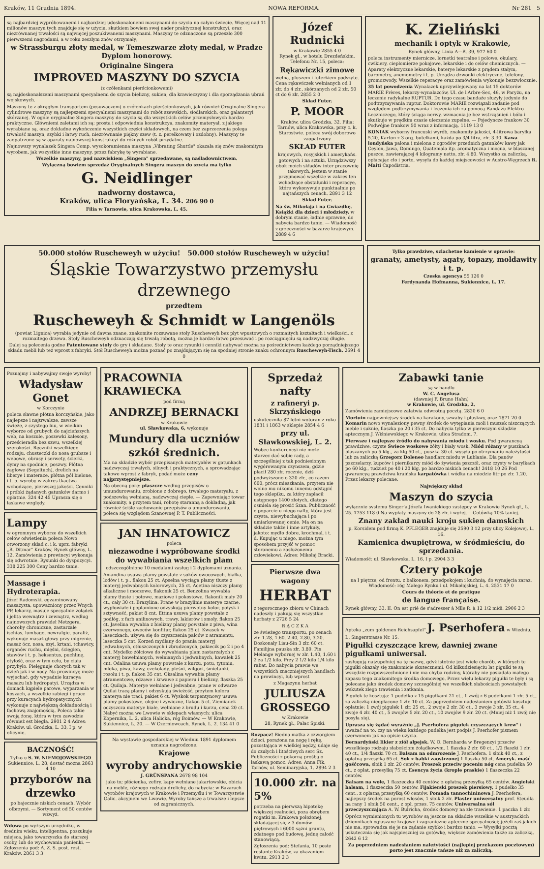Kraków, 11 Grudnia 1894. NOWA REFORMA. Nr 281 5
są najbardziej wypróbowanemi i najbardziej udoskonalonemi maszynami do szycia na całym świecie. Więcej nad 11 milionów maszyn tych znajduje się w użyciu, skutkiem bowiem swej nader praktycznej konstrukcyi, oraz niezrównanej trwałości są najwięcej poszukiwanemi maszynami. Maszyny te odznaczone są przeszło 300 pierwszemi nagrodami, a w roku zeszłym znów otrzymały;
w Strassburgu złoty medal, w Temeszwarze złoty medal, w Pradze Dyplom honorowy.
Originalne Singera
IMPROVED MASZYNY DO SZYCIA
(z czółenkami pierścionkowemi)
są najdoskonalszemi maszynami specyalnemi do szycia bielizny, sukien, dla krawieczyzny i dla sporządzania ubrań wojskowych.
Maszyny te z okrągłym transportem (posuwaczem) o czółenkach pierścionkowych, jak również Oryginalne Singera cylindrowe maszyny są najlepszemi specyalnemi maszynami do robót szewskich, siodlarskich, oraz galanteryi skórzanej. W ogóle oryginalne Singera maszyny do szycia są dla wszystkich celów przemysłowych bardzo praktyczne. Główniemi zaletami ich są: prosta i odpowiednia konstrukcya, znakomity materyał, z jakiego wyrabiane są, oraz dokładne wykończenie wszystkich części składowych, na czem bez zaprzeczenia polega trwałość maszyn, szybki i łatwy ruch, niezrównanie piękny szew (t. z. perełkowaty i ozdobny). Maszyny te zaopatrzone są w aparaty najnowszej konstrukcyi do różnych robót przydatne.
Najnowszy wynalazek Singera Comp. wysokoramienna maszyna „Vibrating Shuttle" okazała się znów znakomitym wyrobem, jak wszystkie inne maszyny, przez fabrykę tę wyrabiane.
Wszelkie maszyny, pod nazwiskiem „Singera" sprzedawane, są naśladownictwem.
Wyłączną bowiem sprzedaż Oryginalnych Singera maszyn do szycia ma tylko
G. Neidlinger
nadworny dostawca,
Kraków, ulica Floryańska, L. 34. 206 90 0
Filia w Tarnowie, ulica Krakowska, L. 45.
Józef Rudnicki
w Krakowie 2855 4 0
Rynek gł., w hotelu Drezdeńskim. Telefonu Nr. 15, poleca:
Rękawiczki zimowe
wełną, pluszem i futerkiem podszyte. Cena rękawiczek wełnianych od 1 złr. do 4 złr., skórzanych od 2 złr. 50 ct do 6 złr. 2855 2 0
Skład Futer.
P. MOOR
Kraków, ulica Grodzka, 32. Filia: Tarnów, ulica Krakowska, przy c. k. Starostwie. poleca swój doborowo zaopatrzony
SKŁAD FUTER
krajowych, rosyjskich i amerykańs. gotowych i na sztuki. Urządziwszy obok moich składów inter pracownię takowych, jestem w stanie przyjmować wszelkie w zakres ten wchodzące obstalunki i reperacye, które wykonywuje punktualnie po najtańszych cenach. 2891 3 12
Skład Futer.
Na św. Mikołaja i na Gwiazdkę. Książki dla dzieci i młodzieży, w dobrym stanie, ładnie oprawne, do nabycia bardzo tanio. — Wiadomość z grzeczności w bazarze krajowym. 2889 4 6
K. Zieliński
mechanik i optyk w Krakowie,
Rynek główny, Linia A—B, 39, 977 60 0
poleca instrumenty miernicze, lornetki teatralne i polowe, okulary, cwikiery, ciepłomierze pokojowe, lekarskie i do celów chemicznych. — Aparaty elektryczne lekarskie, baterye lekarskie z prądem stałym, barometry, anemometry i t. p. Urządza dzwonki elektryczne, telefony, gromozwody. Wszelkie reperacye oraz zamówienia wykonuje bezzwłocznie.
35 lat powodzenia Wynalazek uprzywilejowany na lat 15 doktorów MARIE Frères, lekarzy-wynalazców, Ul. de l'Arbre-Sec, 46, w Paryżu, na leczenie radykalne RUPTUR. Do tego czasu bandaże służyły jedynie do podtrzymywania ruptur. Doktorowie MARIE rozwiązali zadanie pod względem podtrzymywania i leczenia ich za pomocą Bandażu Elektro-Leczniczego, który ściąga nerwy, wzmacnia je bez wstrząśnień i bólu i skutkuje w prędkim czasie uleczenie zupełne. — Pojedyncze frankow 30 Podwójne frankow 50 wraz z informacją. 1119 13 0
KONIAK wyborny francuski wyrób, znakomity jakości, 4-litrowa baryłka 5.20, Karton z 3 org. butelkami, każda po 3/4 litra, złr. 3.30. Kawa londyńska palona i mielona z ogrodów przednich gatunków kawy jak Ceylon, Jawa, Domingo, Guatemala itp. aromatyczna i mocna, w blaszanej puszce, zawierającej 4 kilogramy netto, złr. 4.80. Wszystko za zaliczką, opłacając cło i porto, wysyła do każdej miejscowości w Austro-Węgrzech R. Maiti Capodistria.
50.000 stołów Ruscheweyh w użyciu! 50.000 stołów Ruscheweyh w użyciu!
Śląskie Towarzystwo przemysłu drzewnego
przedtem
Ruscheweyh & Schmidt w Langenöls
(powiat Lignica) wyrabia jedynie od dawna znane, znakomite rozsuwane stoły Ruscheweyh bez płyt wpustowych o rozmaitych kształtach i wielkości, z rozmaitego drzewa. Stoły Ruscheweyh odznaczają się trwałą robotą, można je bardzo łatwo przesuwać i po rozciągnięciu są nadzwyczaj długie.
Dalej są polecenia godne Patentowane stoły do gry i składane. Stoły te oraz rysunki i cenniki nabywać można za pośrednictwem każdego porządniejszego składu mebli lub też wprost z fabryki. Stół Ruscheweyh można poznać po znajdującym się na spodniej stronie znaku ochronnym Ruscheweyh-Tisch. 2691 4 0
Tylko prawdziwe, szlachetne kamienie w oprawie:
granaty, ametysty, agaty, topazy, moldawity i t. p.
Czeska agencya 55 126 0
Ferdynanda Hofmanna, Sukiennice, L. 17.
Poznajmy i nabywajmy swoje wyroby!
Władysław Gonet
w Korczynie
poleca sławne płótna korczyńskie, jako najlepsze i najtrwalsze, zawsze świeże, z czystego lnu, w wielkim wyborze od grubych do najcieńszych web, na koszule, poszewki kalesony, prześcieradła bez szwu, wszelkiej szerokości. Ręczniki wszelkiego rodzaju, chusteczki do nosa grubsze i webowe, obrusy i serwety, ścierki, dymy na spodnice, poszwy. Płótna żaglowe (Segeltuch), drelich na liberye i materace, płótna pół bielone, i t. p. wyroby w zakres tkactwa wchodzące, pierwszej jakości. Cenniki i próbki żądanych gatunków darmo i opłatnie. 324 42 45 Uprasza się o łaskawe względy.
Lampy
w ogromnym wyborze do wszelkich celów oświetlenia poleca Nowo otworzony skład c. i k. uprz. fabryki „R. Ditmar" Kraków, Rynek główny, L. 12. Zamówienia z prowincyi wykonuja się odwrotnie. Rysunki do dyspozycyi. 338 225 300 Ceny bardzo tanie.
Massage i Hydroterapia.
Józef Radomski, egzaminowany masażysta, upoważniony przez Wnych PP. lekarzy, masuje specyalnie żołądek i jelita wewnątrz i zewnątrz, według najnowszych prawideł Metzgera, choroby chroniczne, zastarzałe ischias, lumbago, newralgie, paraliż, wykonuje masaż głowy przy migrenie, masaż ócz, nosa, szyi, krtani, tchawicy, organów ruchu, mięśni, ścięgien, stawów i t. p. heksentus, puchlinę, otyłość, oraz w tym celu, by ciała przybyło. Pielęgnuje chorych tak w dzień jak i w nocy. Na prowincyę może wyjechać, gdy wypadnie kuracya masażu lub hydropatyi. Urządza w domach kąpiele parowe, wyparzania w koszach, a wszelkie zabiegi i prace przy kuracyach hydropatycznych wykonuje z największą dokładnością i fachową znajomością. Poleca takie swoją żonę, która w tym zawodzie również est biegła. 2901 2 4 Adres: Kraków, ul. Grodzka, L. 33, I p. w oficynie.
BACZNOŚĆ!
Tylko u S. W. NIEMOJOWSKIEGO Sukiennice, L. 28, dostać można 2863 4 10
przyborów na drzewko
po bajecznie niskich cenach. Wybór olbrzymi. — Sortyment od 50 centów wzwyż.
Wdowa po wyższym urzędniku, w średnim wieku, inteligentna, poszukuje miejsca, jako towarzyszka do starszej osoby, lub do wychowania panienki. — Zgłoszenia pod: A. Z. S. post. rest. Kraków. 2861 3 3
PRACOWNIA KRAWIECKA
pod firmą
ANDRZEJ BERNACKI
w Krakowie
ul. Sławkowska, 6, wykonuje
Mundury dla uczniów szkół średnich.
Ma na składzie wybór przepisanych materyałów w gatunkach nadzwyczaj trwałych, silnych i praktycznych, a sprowadzając takowe wprost z fabryk, podać może ceny najprzystępniejsze.
Na obecną porę: płaszcze według przepisów o umundurowaniu, zrobione z dobrego, trwałego materyału, z podszewką wełnianą, nadzwyczaj ciepłe. — Zapewniając towar znakomity, a przytem tani, robotę staranną a dokładną, jak również ściśle zachowanie przepisów o umundurowaniu, poleca się względom Szanownej P. T. Publiczności.
JAN IHNATOWICZ
poleca
niezawodne i wypróbowane środki do wywabiania wszelkich plam
odszczególnione 10 medalami zasług i 2 dyplomami uznania.
Amandina usuwa plamy powstałe z soków owocowych, białka, lodów i t. p., flakon 25 ct. Apselna wyciąga plamy tłuste z materyj jedwabnych kolorowych, 25 ct. Acetina niszczy plamy alkaliczne i moczowe, flakonik 25 ct. Benzolina wywabia plamy tłuste i potowe, maziowe i pokostowe, flakonik mały 20 ct., cały 30 ct. Brazylina. Prane w brazylinie materye czarne, wypłowiałe i poplamione odzyskują pierwotny kolor, połysk i sztywność, pakiet 8 cnt. Ettina usuwa plamy powstałe z podłóg, z farb anilinowych, trawy, lakierów i smoły, flakon 25 ct. Javelina wywabia z bielizny plamy powstałe z piwa, wina czerwonego, owoców konfitur, flakon 25 ct. Kwasek w laseczkach, używa się do czyszczenia palców z atramentu, laseczka 5 cnt. Korzeń mydlany do prania materyj jedwabnych, otłuszczonych i zbrudzonych, pakiecik po 2 i po 4 cnt. Mydełko żółciowe do wywabiania plam zastarzałych z materyj bawełnianych, wełnianych i jedwabnych, kawałek 25 cnt. Odalina usuwa plamy powstałe z kurzu, potu, tytoniu, mleka, piwa, kawy, czekolady, pleśni, wilgoci, śmietanki, rosołu i t. p. flakon 35 cnt. Oksalina wywabia plamy atramentowe, rdzawe i krwawe z papieru i bielizny, flaszka 25 ct. Quilaja. Materye wełniane i jedwabne, prane w odwarze Quilai tracą plamy i odzyskują świeżość, przytem koloru materya nie traci, pakiet 6 ct. Wyskok terpentynowy usuwa plamy pokostowe, olejne i żywiczne, flakon 5 ct. Ziemianek oczyszcza materye białe, wełniane z brudu i kurzu, cena 20 ct. Nabyć można we Lwowie w sklepach własnych: ulica Kopernika, L. 2, ulica Halicka, róg Boimów. — W Krakowie, Sukiennice, L. 20. — W Czerniowcach, Rynek, L. 2. 134 41 0
Na wystawie gospodarskiej w Wiedniu 1891 dyplomem uznania nagrodzone.
Krajowe
wyroby andrychowskie
J. GRÜNSPANA 2678 98 104
jako to; płócienka, zefiry, kapy wełniane jakartowskie, obicia na meble, różnego rodzaju drelichy, do nabycia: w Bazarach wyrobów krajowych w Krakowie i Przemyślu i w Towarzystwie Galic. akcyjnem we Lwowie. Wyroby tańsze a trwalsze i lepsze od zagranicznych.
Sprzedaż nafty
z rafineryi p. Skrzyńskiego
uskuteczniła 87 letni wotoran z roku 1831 i 1863 w sklepie 2854 4 6
przy ul. Sławkowskiej, L. 2.
Wobec konkurencyi nie może starzec dać sobie rady, a szczególniej z tak podniesionym wygórowanym czynszem, gdzie płacił 280 złr. rocznie, dziś podwyższono o 320 złr., co razem 600, prócz mieszkania, przytem nie wolno mu nikomu innemu odstąpić tego sklepiku, za który zapłacił ustępnego 1400 złotych, dlatego osmiela się prosić Szan. Publiczność o poparcie u niego nafty, która jest czysta, niewybuchająca i po umiarkowanej cenie. Ma on na składzie także i inne artykuły, jakoto: mydło dobre, krochmal, i t. d. Kupując u niego, można tym sposobem przyjść w pomoc steranemu a zasłużonemu człowiekowi. Adres: Mikołaj Bracki.
Pierwsze dwa wagony
HERBAT
z tegorocznego zbioru w Chinach nadeszły i pakują się wszystkie herbaty z 2726 5 24
R Ą C Z K A
ze świeżego transportu, po cenach złr. 1.28, 1.60, 2.40, 2.80, 3.20. Doskonały Liau-Sin 3 złr. 60 ct. Familijna pauska złr. 3.80. Pin Melange wybornej w złr. 1.40, 1.60 i 2 za 1/2 kilo. Przy 2 1/2 kilo 1/4 kilo rabat. Do nabycia prawie we wszystkich znaczniejszych handlach na prowincyi, lub wprost
z Magazynu herbat
JULIUSZA GROSSEGO
w Krakowie
28, Rynek gł., Pałac Spiski.
Rozpacz! Biedna matka z czworgiem dzieci, porażona na nogę i rękę, pozostająca w wielkiej nędzy, udaje się do czułych i litościwych serc Sz. Publiczności z pokorną prośbą o łaskawą pomoc. Adres: Anna Fik, Tarnów, ul. Seminaryjska, 1. 2894 2 3
10.000 złr. na 5%
potrzeba na pierwszą hipotekę większej realności, poza obrębem rogatki m. Krakowa położonej, składającej się z 3 domów piętrowych i 6000 sążni gruntu, zdatnego pod budowę, jednę całość stanowiącą.
Zgłoszenia pod: Stefania, 10 poste restante Kraków, za okazaniem kwitu. 2913 2 3
Zabawki tanie
są w handlu
W. C. Angelusa
(dawniej F. Bruno Hahn)
w Krakowie, ul. Grodzka, 2.
Zamówienia zamiejscowe załatwia odwrotną pocztą. 2820 6 0
Mortuin najpewniejszy środek na karakony, szwaby i pluskwy, oraz 1871 20 0 Komarin nowo wynaleziony pewny środek do wytępiania moli i muszek niszczących meble i suknie, flaszka po 20 i 35 ct. Do nabycia tylko w pierwszym składzie aptecznym J. Wiśniewskiego w Krakowie, ulica Stradom, 7.
Pierwsze i najlepsze źródło do nabywania miodu i wosku. Pod gwarancyą prawdziwe, czyste Świece woskowe żółty i biały wosk. Miód różany w puszkach blaszanych po 5 klg., za klg 50 ct., puszka 30 ct. wysyła po otrzymaniu należytości lub za zaliczką Grzegorz Doleneo handlarz miodu w Lublanie. Dla panów pszczelarzy, kupców i piernikarzy miód do żywienia pszczół, oraz czysty w baryłkach po 60 klg., tudzież po 40 i 20 klg. po bardzo niskich cenach! 2418 10 26 Pod gwarancyą prawdziwa kraińska karpatówka i wódka na miodzie litr po złr. 1.20. Przez lekarzy polecane.
Największy skład
Maszyn do szycia
wyłącznie systemu Singer'a Józefa Iwanickiego zastępcy w Krakowie Rynek gł., L. 25. 1753 118 0 Na wypłaty maszyny do 28 złr. i wyżej.— Gotówką 10% taniej.
Znany zakład nauki kroju sukien damskich
p. Korsidem pod firmą K. PFLEGER znajduje się 2590 3 12 przy ulicy Kolejowej, L. 16.
Kamienica dwupiętrowa, w śródmieściu, do sprzedania.
Wiadomość: ul. Sławkowska, L. 16, I p. 2904 3 3
Cztery pokoje
na I piętrze, od frontu, z balkonem, przedpokojem i kuchnią, do wynajęcia zaraz. Wiadomość: róg Małego Rynku i ul. Mikołajskiej, L. 4. 2531 17 0
Cours de théorie et de pratique
de langue française.
Rynek główny, 33, II. On est prié de s'adresser à Mlle R. à 12 1/2 midi. 2906 2 3
Apteka „zum goldenen Reichsapfel" J. Pserhofera w Wiedniu, I., Singerstrasse Nr. 15.
Pigułki czyszczące krew, dawniej zwane pigułkami uniwersal.
zasługują najzupełniej na tę nazwę, gdyż istotnie jest wiele chorób, w których te pigułki okazały się znakomicie skutecznemi. Od kilkudziesięciu lat pigułki te są wszędzie rozpowszechnione i nie ma chyba rodziny, któraby nie posiadała małego zapasu tego znakomitego środka domowego. Przez wielu lekarzy pigułki te były i są polecane jako środek domowy szczególniej we wszelkich słabościach powstałych wskutek złego trawienia i zatkania.
Pigułek te kosztuja: 1 pudełko z 15 pigułkami 21 ct., 1 zwój z 6 pudełkami 1 złr. 5 ct., za zaliczką nieopłacone 1 złr. 10 ct. Za poprzedniem nadesłaniem gotówki kosztuje opłatnie: 1 zwój pigułek 1 złr. 25 ct., 2 zwoje 2 złr. 30 ct., 3 zwoje 3 złr. 35 ct., 4 zwoje 4 złr. 40 ct., 5 zwojów 5 złr. 20 ct., 10 zwojów 9 złr. 20 ct. (Mniej niż 1 zwój nie posyła się).
Uprasza się żądać wyraźnie „J. Pserhofera pigułek czyszczących krew" i uważać na to, czy na wieku każdego pudełka jest podpis J. Pserhofer pismem czerwonem jak na opisie użycia.
Bernardyński likier z ziół alpejsk. W. O. Bernharda w Bregenzyi przeciw wszelkiego rodzaju słabościom żołądkowym, 1 flaszka 2 złr. 60 ct., 1/2 flaszki 1 złr. 40 ct., 1/4 flaszki 70 ct. Balsam na odmrozenie J. Pserhofera. 1 słoik 40 ct., z opłatną przesyłką 65 ct. Sok z babki zaostrzonej 1 flaszka 50 ct. Ameryk. maść gośćcowa, słoik 1 złr. 20 centów. Proszek przeciw poceniu nóg cena pudełka 50 ct., z opłat. przesyłką 75 ct. Esencya życia (krople praskie) 1 flaszeczka 22 centów.
Balsam na wole, 1 flaszeczka 40 centów, z opłatną przesyłką 65 centów. Angielski balsam, 1 flaszeczka 50 centów. Fijakierski proszek piersiowy, 1 pudełko 35 cent., z opłatną przesyłką 60 centów. Pomada tannochininowa J. Pserhofera, najlepszy środek na porost włosów, 1 słoik 2 złr. Plaster uniwersalny prof. Steudla na rany 1 słoik 50 cent., z opł. przes. 75 centów. Uniwersalna sól przeczyszczająca A. W. Bulricha, środek domowy na złe trawienie. 1 paczka 1 złr.
Oprócz wymienionych tu wyrobów są jeszcze na składzie wszelkie w austryackich dziennikach ogłaszane krajowe i zagraniczne apteczne specyalności; jeżeli zaś jakich nie ma, sprowadza się je na żądanie szybko i bardzo tanio. — Wysyłki pocztą uskutecznia się jak najspieszniej za gotówkę, większe zamówienia także za zaliczką. 2642 6 12
Za poprzedniem nadesłaniem należytości (najlepiej przekazem pocztowym) porto jest znacznie tańsze niż za zaliczką.